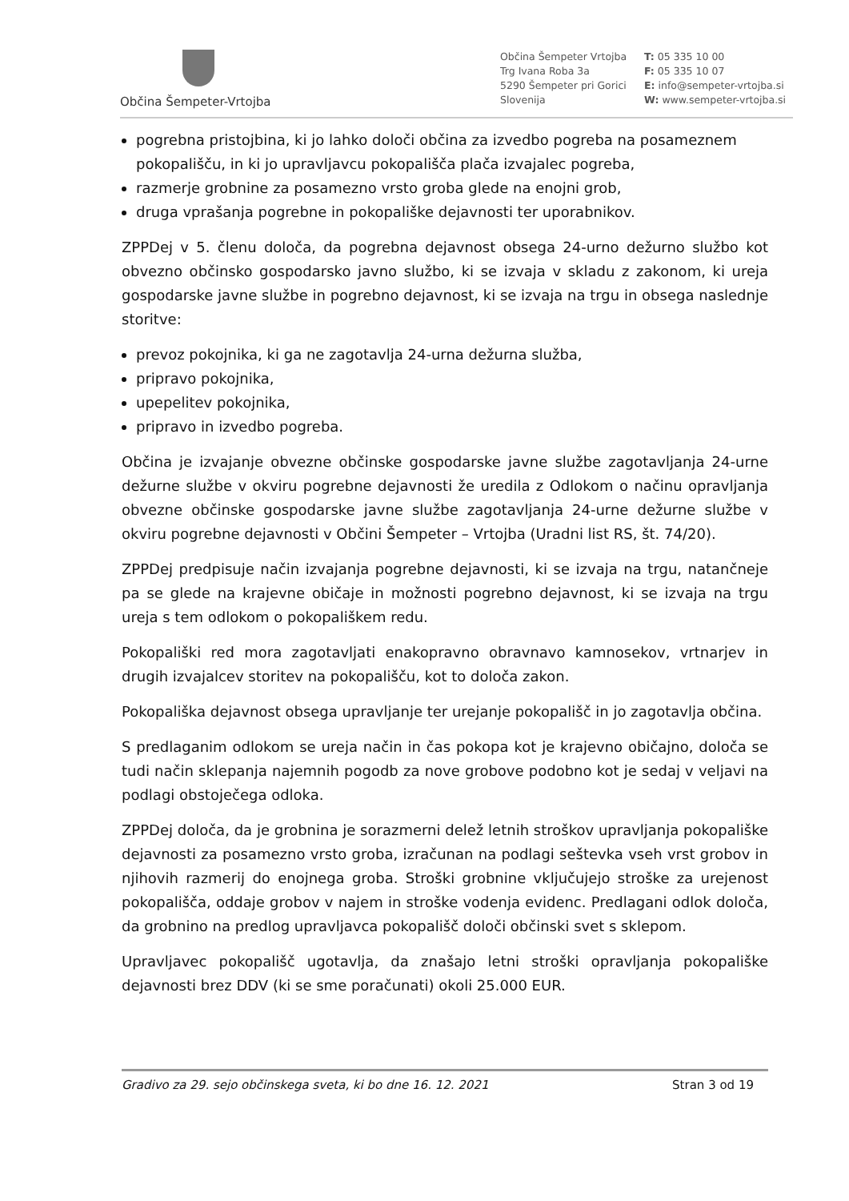Občina Šempeter-Vrtojba
Občina Šempeter Vrtojba
Trg Ivana Roba 3a
5290 Šempeter pri Gorici
Slovenija
T: 05 335 10 00
F: 05 335 10 07
E: info@sempeter-vrtojba.si
W: www.sempeter-vrtojba.si
pogrebna pristojbina, ki jo lahko določi občina za izvedbo pogreba na posameznem pokopališču, in ki jo upravljavcu pokopališča plača izvajalec pogreba,
razmerje grobnine za posamezno vrsto groba glede na enojni grob,
druga vprašanja pogrebne in pokopališke dejavnosti ter uporabnikov.
ZPPDej v 5. členu določa, da pogrebna dejavnost obsega 24-urno dežurno službo kot obvezno občinsko gospodarsko javno službo, ki se izvaja v skladu z zakonom, ki ureja gospodarske javne službe in pogrebno dejavnost, ki se izvaja na trgu in obsega naslednje storitve:
prevoz pokojnika, ki ga ne zagotavlja 24-urna dežurna služba,
pripravo pokojnika,
upepelitev pokojnika,
pripravo in izvedbo pogreba.
Občina je izvajanje obvezne občinske gospodarske javne službe zagotavljanja 24-urne dežurne službe v okviru pogrebne dejavnosti že uredila z Odlokom o načinu opravljanja obvezne občinske gospodarske javne službe zagotavljanja 24-urne dežurne službe v okviru pogrebne dejavnosti v Občini Šempeter – Vrtojba (Uradni list RS, št. 74/20).
ZPPDej predpisuje način izvajanja pogrebne dejavnosti, ki se izvaja na trgu, natančneje pa se glede na krajevne običaje in možnosti pogrebno dejavnost, ki se izvaja na trgu ureja s tem odlokom o pokopališkem redu.
Pokopališki red mora zagotavljati enakopravno obravnavo kamnosekov, vrtnarjev in drugih izvajalcev storitev na pokopališču, kot to določa zakon.
Pokopališka dejavnost obsega upravljanje ter urejanje pokopališč in jo zagotavlja občina.
S predlaganim odlokom se ureja način in čas pokopa kot je krajevno običajno, določa se tudi način sklepanja najemnih pogodb za nove grobove podobno kot je sedaj v veljavi na podlagi obstoječega odloka.
ZPPDej določa, da je grobnina je sorazmerni delež letnih stroškov upravljanja pokopališke dejavnosti za posamezno vrsto groba, izračunan na podlagi seštevka vseh vrst grobov in njihovih razmerij do enojnega groba. Stroški grobnine vključujejo stroške za urejenost pokopališča, oddaje grobov v najem in stroške vodenja evidenc. Predlagani odlok določa, da grobnino na predlog upravljavca pokopališč določi občinski svet s sklepom.
Upravljavec pokopališč ugotavlja, da znašajo letni stroški opravljanja pokopališke dejavnosti brez DDV (ki se sme poračunati) okoli 25.000 EUR.
Gradivo za 29. sejo občinskega sveta, ki bo dne 16. 12. 2021 Stran 3 od 19